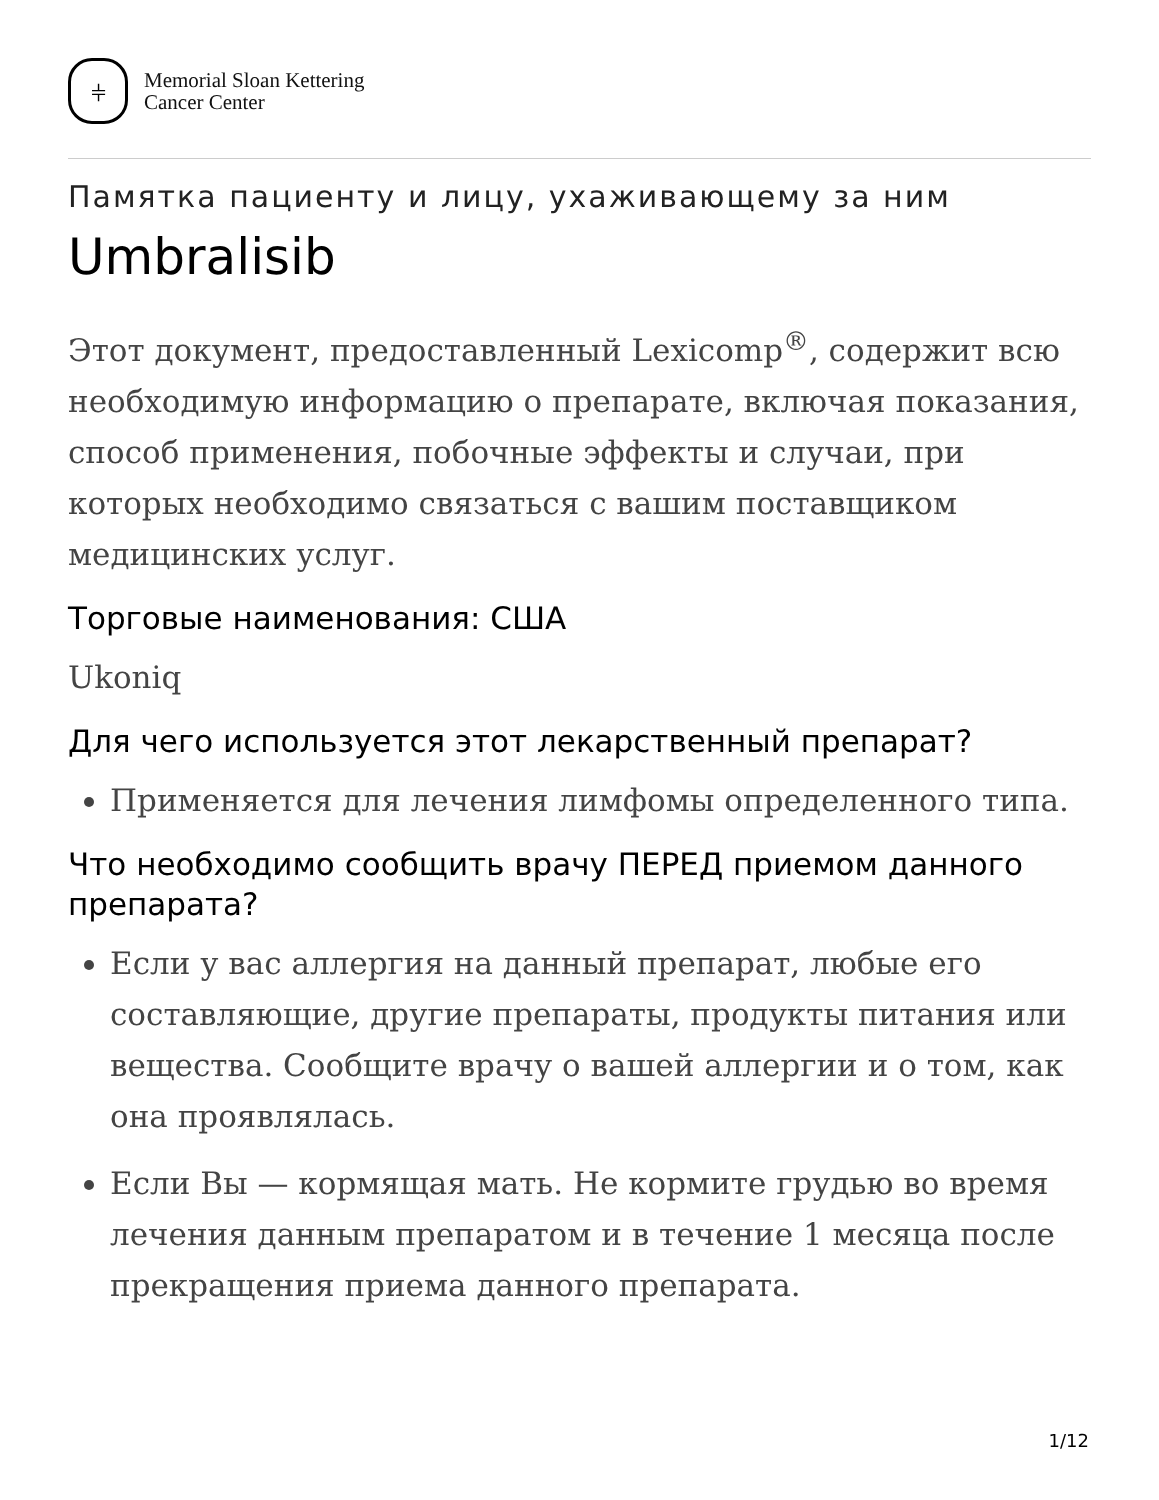⫩
Memorial Sloan Kettering
Cancer Center
Памятка пациенту и лицу, ухаживающему за ним
Umbralisib
Этот документ, предоставленный Lexicomp<sup>®</sup>, содержит всю необходимую информацию о препарате, включая показания, способ применения, побочные эффекты и случаи, при которых необходимо связаться с вашим поставщиком медицинских услуг.
Торговые наименования: США
Ukoniq
Для чего используется этот лекарственный препарат?
Применяется для лечения лимфомы определенного типа.
Что необходимо сообщить врачу ПЕРЕД приемом данного препарата?
Если у вас аллергия на данный препарат, любые его составляющие, другие препараты, продукты питания или вещества. Сообщите врачу о вашей аллергии и о том, как она проявлялась.
Если Вы — кормящая мать. Не кормите грудью во время лечения данным препаратом и в течение 1 месяца после прекращения приема данного препарата.
1/12